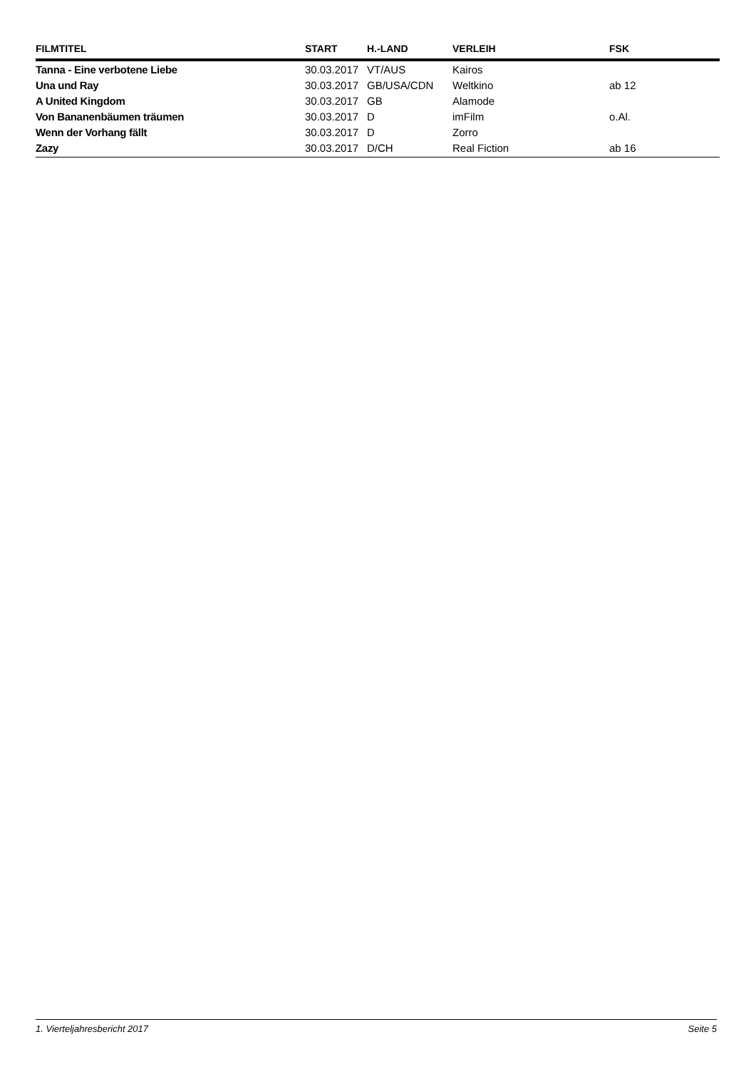| FILMTITEL | START | H.-LAND | VERLEIH | FSK |
| --- | --- | --- | --- | --- |
| Tanna - Eine verbotene Liebe | 30.03.2017 | VT/AUS | Kairos | |
| Una und Ray | 30.03.2017 | GB/USA/CDN | Weltkino | ab 12 |
| A United Kingdom | 30.03.2017 | GB | Alamode | |
| Von Bananenbäumen träumen | 30.03.2017 | D | imFilm | o.Al. |
| Wenn der Vorhang fällt | 30.03.2017 | D | Zorro | |
| Zazy | 30.03.2017 | D/CH | Real Fiction | ab 16 |
1. Vierteljahresbericht 2017 Seite 5